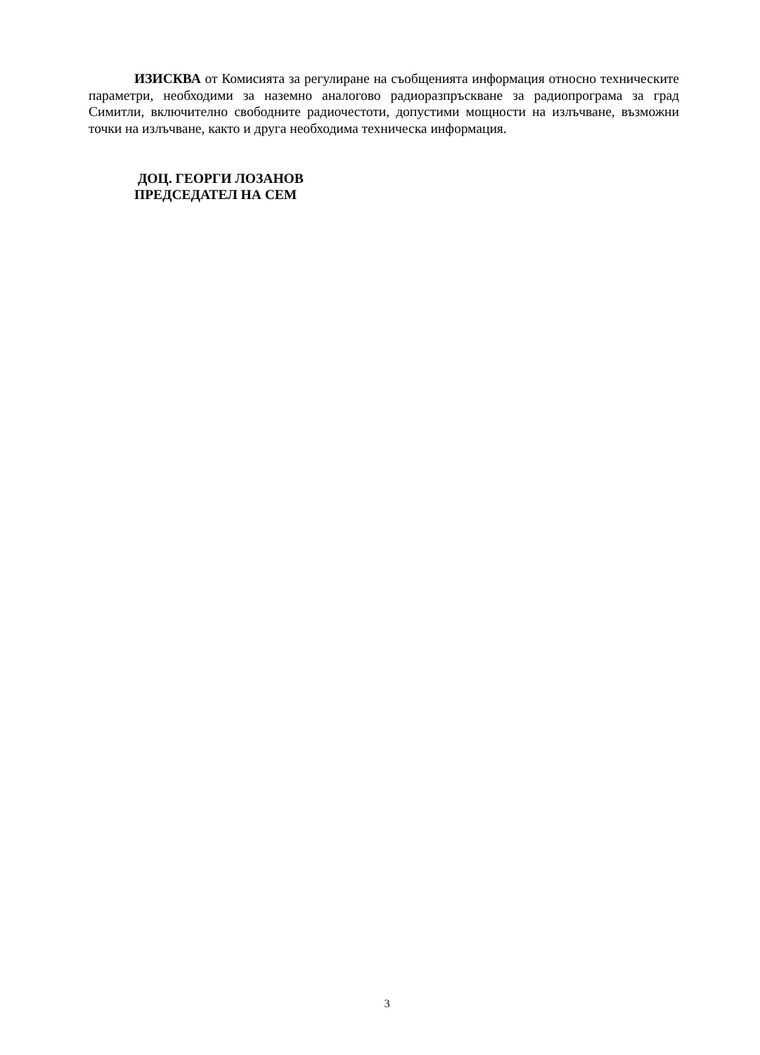ИЗИСКВА от Комисията за регулиране на съобщенията информация относно техническите параметри, необходими за наземно аналогово радиоразпръскване за радиопрограма за град Симитли, включително свободните радиочестоти, допустими мощности на излъчване, възможни точки на излъчване, както и друга необходима техническа информация.
ДОЦ. ГЕОРГИ ЛОЗАНОВ
ПРЕДСЕДАТЕЛ НА СЕМ
3